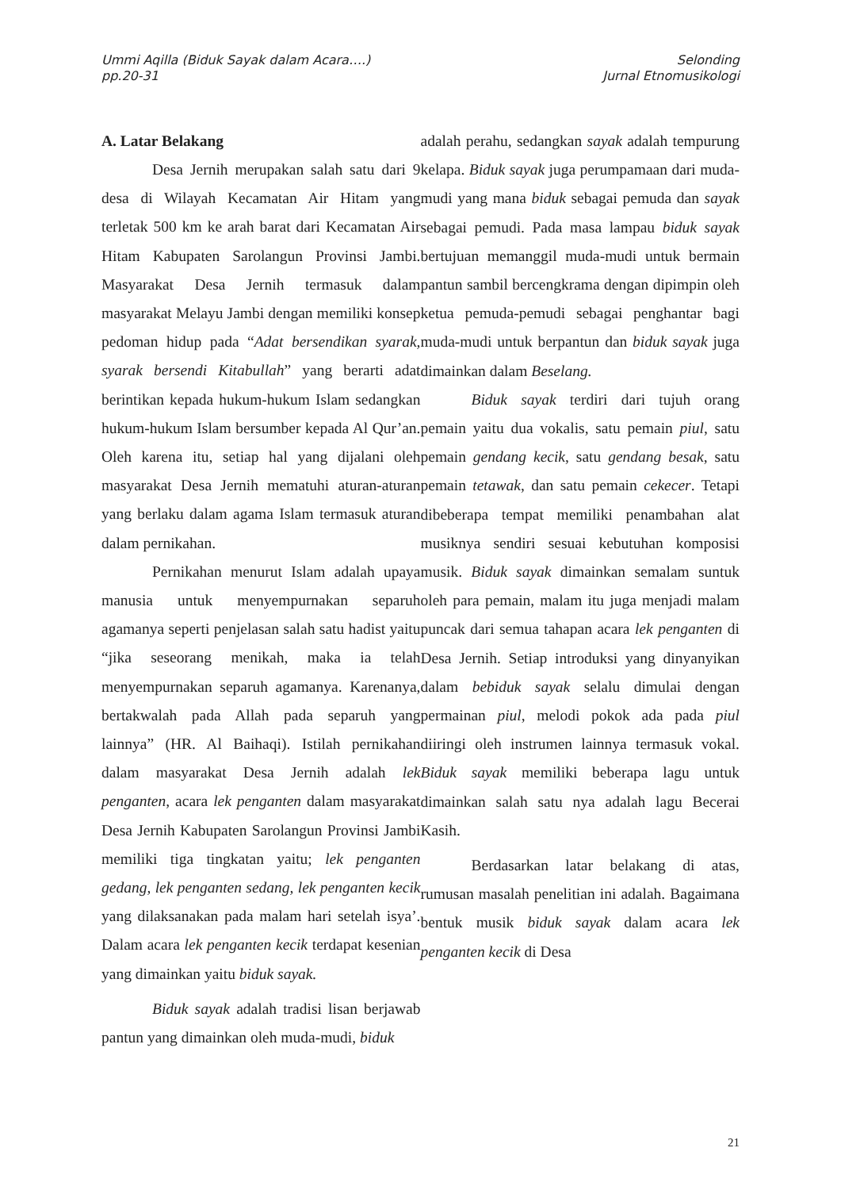Ummi Aqilla (Biduk Sayak dalam Acara….)
pp.20-31
Selonding
Jurnal Etnomusikologi
A. Latar Belakang
Desa Jernih merupakan salah satu dari 9 desa di Wilayah Kecamatan Air Hitam yang terletak 500 km ke arah barat dari Kecamatan Air Hitam Kabupaten Sarolangun Provinsi Jambi. Masyarakat Desa Jernih termasuk dalam masyarakat Melayu Jambi dengan memiliki konsep pedoman hidup pada “Adat bersendikan syarak, syarak bersendi Kitabullah” yang berarti adat berintikan kepada hukum-hukum Islam sedangkan hukum-hukum Islam bersumber kepada Al Qur’an. Oleh karena itu, setiap hal yang dijalani oleh masyarakat Desa Jernih mematuhi aturan-aturan yang berlaku dalam agama Islam termasuk aturan dalam pernikahan.
Pernikahan menurut Islam adalah upaya manusia untuk menyempurnakan separuh agamanya seperti penjelasan salah satu hadist yaitu “jika seseorang menikah, maka ia telah menyempurnakan separuh agamanya. Karenanya, bertakwalah pada Allah pada separuh yang lainnya” (HR. Al Baihaqi). Istilah pernikahan dalam masyarakat Desa Jernih adalah lek penganten, acara lek penganten dalam masyarakat Desa Jernih Kabupaten Sarolangun Provinsi Jambi memiliki tiga tingkatan yaitu; lek penganten gedang, lek penganten sedang, lek penganten kecik yang dilaksanakan pada malam hari setelah isya’. Dalam acara lek penganten kecik terdapat kesenian yang dimainkan yaitu biduk sayak.
Biduk sayak adalah tradisi lisan berjawab pantun yang dimainkan oleh muda-mudi, biduk
adalah perahu, sedangkan sayak adalah tempurung kelapa. Biduk sayak juga perumpamaan dari muda-mudi yang mana biduk sebagai pemuda dan sayak sebagai pemudi. Pada masa lampau biduk sayak bertujuan memanggil muda-mudi untuk bermain pantun sambil bercengkrama dengan dipimpin oleh ketua pemuda-pemudi sebagai penghantar bagi muda-mudi untuk berpantun dan biduk sayak juga dimainkan dalam Beselang.
Biduk sayak terdiri dari tujuh orang pemain yaitu dua vokalis, satu pemain piul, satu pemain gendang kecik, satu gendang besak, satu pemain tetawak, dan satu pemain cekecer. Tetapi dibeberapa tempat memiliki penambahan alat musiknya sendiri sesuai kebutuhan komposisi musik. Biduk sayak dimainkan semalam suntuk oleh para pemain, malam itu juga menjadi malam puncak dari semua tahapan acara lek penganten di Desa Jernih. Setiap introduksi yang dinyanyikan dalam bebiduk sayak selalu dimulai dengan permainan piul, melodi pokok ada pada piul diiringi oleh instrumen lainnya termasuk vokal. Biduk sayak memiliki beberapa lagu untuk dimainkan salah satu nya adalah lagu Becerai Kasih.
Berdasarkan latar belakang di atas, rumusan masalah penelitian ini adalah. Bagaimana bentuk musik biduk sayak dalam acara lek penganten kecik di Desa
21